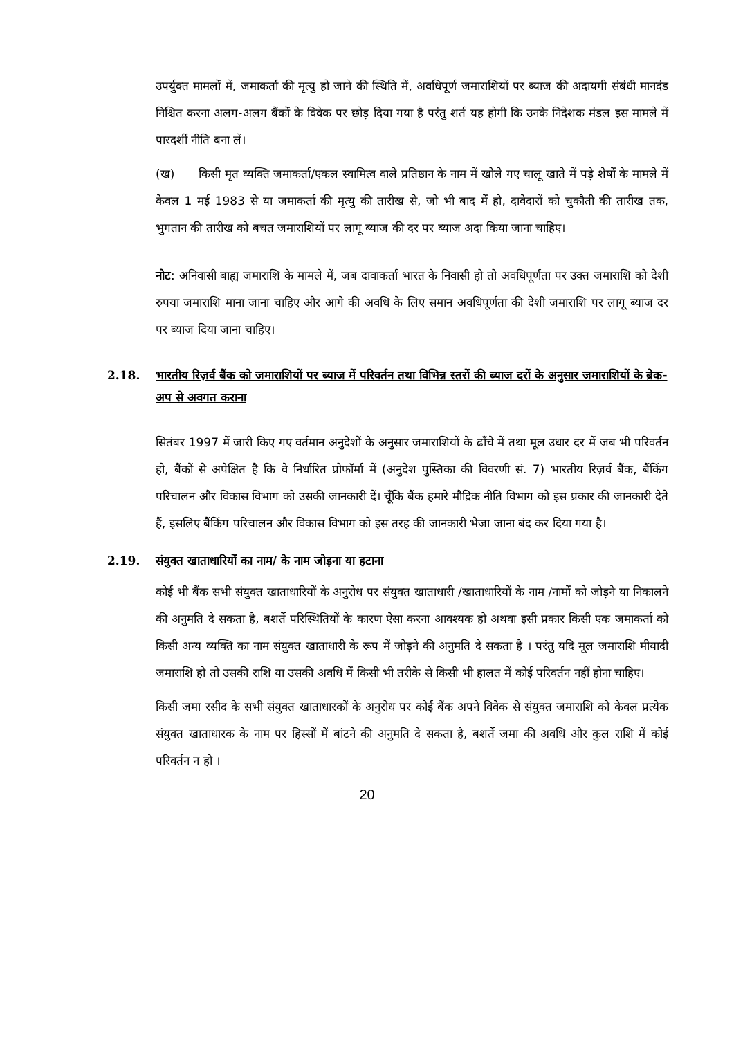उपर्युक्त मामलों में, जमाकर्ता की मृत्यु हो जाने की स्थिति में, अवधिपूर्ण जमाराशियों पर ब्याज की अदायगी संबंधी मानदंड निश्चित करना अलग-अलग बैंकों के विवेक पर छोड़ दिया गया है परंतु शर्त यह होगी कि उनके निदेशक मंडल इस मामले में पारदर्शी नीति बना लें।
(ख) किसी मृत व्यक्ति जमाकर्ता/एकल स्वामित्व वाले प्रतिष्ठान के नाम में खोले गए चालू खाते में पड़े शेषों के मामले में केवल 1 मई 1983 से या जमाकर्ता की मृत्यु की तारीख से, जो भी बाद में हो, दावेदारों को चुकौती की तारीख तक, भुगतान की तारीख को बचत जमाराशियों पर लागू ब्याज की दर पर ब्याज अदा किया जाना चाहिए।
नोट: अनिवासी बाह्य जमाराशि के मामले में, जब दावाकर्ता भारत के निवासी हो तो अवधिपूर्णता पर उक्त जमाराशि को देशी रुपया जमाराशि माना जाना चाहिए और आगे की अवधि के लिए समान अवधिपूर्णता की देशी जमाराशि पर लागू ब्याज दर पर ब्याज दिया जाना चाहिए।
2.18. भारतीय रिज़र्व बैंक को जमाराशियों पर ब्याज में परिवर्तन तथा विभिन्न स्तरों की ब्याज दरों के अनुसार जमाराशियों के ब्रेक-अप से अवगत कराना
सितंबर 1997 में जारी किए गए वर्तमान अनुदेशों के अनुसार जमाराशियों के ढाँचे में तथा मूल उधार दर में जब भी परिवर्तन हो, बैंकों से अपेक्षित है कि वे निर्धारित प्रोफॉर्मा में (अनुदेश पुस्तिका की विवरणी सं. 7) भारतीय रिज़र्व बैंक, बैंकिंग परिचालन और विकास विभाग को उसकी जानकारी दें। चूँकि बैंक हमारे मौद्रिक नीति विभाग को इस प्रकार की जानकारी देते हैं, इसलिए बैंकिंग परिचालन और विकास विभाग को इस तरह की जानकारी भेजा जाना बंद कर दिया गया है।
2.19. संयुक्त खाताधारियों का नाम/ के नाम जोड़ना या हटाना
कोई भी बैंक सभी संयुक्त खाताधारियों के अनुरोध पर संयुक्त खाताधारी /खाताधारियों के नाम /नामों को जोड़ने या निकालने की अनुमति दे सकता है, बशर्ते परिस्थितियों के कारण ऐसा करना आवश्यक हो अथवा इसी प्रकार किसी एक जमाकर्ता को किसी अन्य व्यक्ति का नाम संयुक्त खाताधारी के रूप में जोड़ने की अनुमति दे सकता है । परंतु यदि मूल जमाराशि मीयादी जमाराशि हो तो उसकी राशि या उसकी अवधि में किसी भी तरीके से किसी भी हालत में कोई परिवर्तन नहीं होना चाहिए।
किसी जमा रसीद के सभी संयुक्त खाताधारकों के अनुरोध पर कोई बैंक अपने विवेक से संयुक्त जमाराशि को केवल प्रत्येक संयुक्त खाताधारक के नाम पर हिस्सों में बांटने की अनुमति दे सकता है, बशर्ते जमा की अवधि और कुल राशि में कोई परिवर्तन न हो ।
20